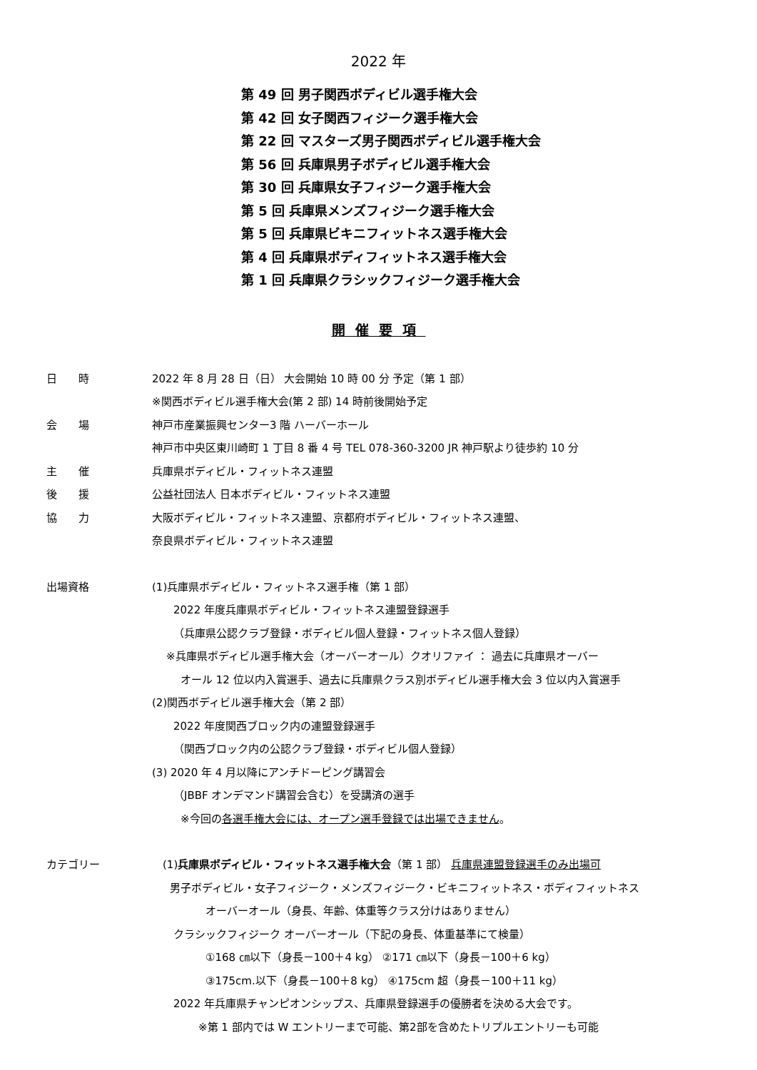2022 年
第 49 回 男子関西ボディビル選手権大会
第 42 回 女子関西フィジーク選手権大会
第 22 回 マスターズ男子関西ボディビル選手権大会
第 56 回 兵庫県男子ボディビル選手権大会
第 30 回 兵庫県女子フィジーク選手権大会
第 5 回 兵庫県メンズフィジーク選手権大会
第 5 回 兵庫県ビキニフィットネス選手権大会
第 4 回 兵庫県ボディフィットネス選手権大会
第 1 回 兵庫県クラシックフィジーク選手権大会
開催要項
日　　時 2022 年 8 月 28 日（日） 大会開始 10 時 00 分 予定（第 1 部）
※関西ボディビル選手権大会(第 2 部) 14 時前後開始予定
会　　場 神戸市産業振興センター3 階 ハーバーホール
神戸市中央区東川崎町 1 丁目 8 番 4 号 TEL 078-360-3200 JR 神戸駅より徒歩約 10 分
主　　催 兵庫県ボディビル・フィットネス連盟
後　　援 公益社団法人 日本ボディビル・フィットネス連盟
協　　力 大阪ボディビル・フィットネス連盟、京都府ボディビル・フィットネス連盟、
奈良県ボディビル・フィットネス連盟
出場資格 (1)兵庫県ボディビル・フィットネス選手権（第 1 部）
2022 年度兵庫県ボディビル・フィットネス連盟登録選手
（兵庫県公認クラブ登録・ボディビル個人登録・フィットネス個人登録）
※兵庫県ボディビル選手権大会（オーバーオール）クオリファイ ： 過去に兵庫県オーバー
オール 12 位以内入賞選手、過去に兵庫県クラス別ボディビル選手権大会 3 位以内入賞選手
(2)関西ボディビル選手権大会（第 2 部）
2022 年度関西ブロック内の連盟登録選手
（関西ブロック内の公認クラブ登録・ボディビル個人登録）
(3) 2020 年 4 月以降にアンチドーピング講習会
（JBBF オンデマンド講習会含む）を受講済の選手
※今回の各選手権大会には、オープン選手登録では出場できません。
カテゴリー (1)兵庫県ボディビル・フィットネス選手権大会（第 1 部） 兵庫県連盟登録選手のみ出場可
男子ボディビル・女子フィジーク・メンズフィジーク・ビキニフィットネス・ボディフィットネス
オーバーオール（身長、年齢、体重等クラス分けはありません）
クラシックフィジーク オーバーオール（下記の身長、体重基準にて検量）
①168 ㎝以下（身長－100＋4 kg） ②171 ㎝以下（身長－100＋6 kg）
③175cm.以下（身長－100＋8 kg） ④175cm 超（身長－100＋11 kg）
2022 年兵庫県チャンピオンシップス、兵庫県登録選手の優勝者を決める大会です。
※第 1 部内では W エントリーまで可能、第2部を含めたトリプルエントリーも可能